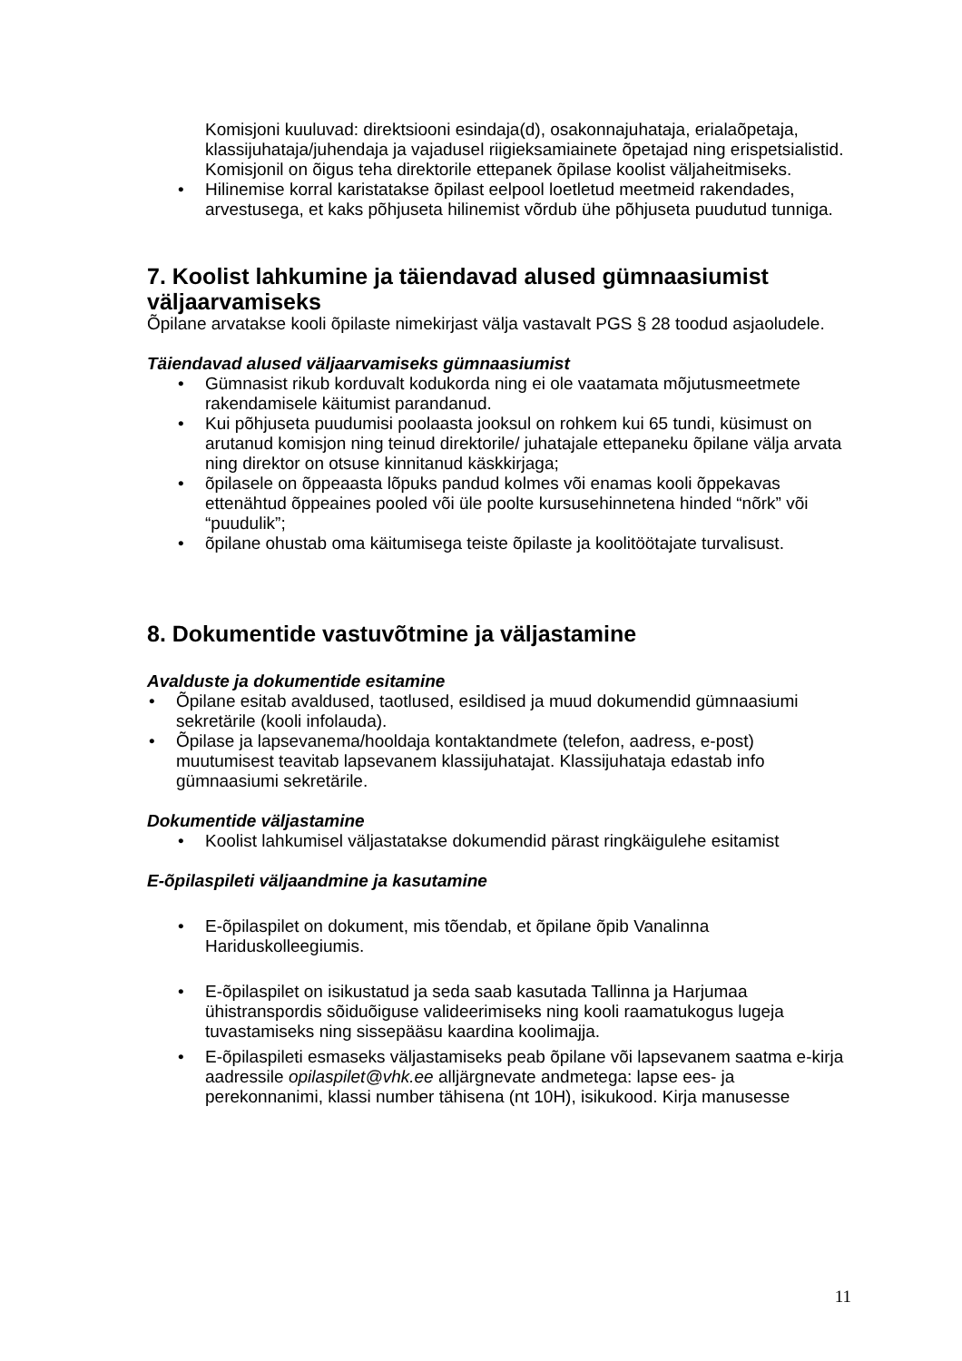Komisjoni kuuluvad: direktsiooni esindaja(d), osakonnajuhataja, erialaõpetaja, klassijuhataja/juhendaja ja vajadusel riigieksamiainete õpetajad ning erispetsialistid. Komisjonil on õigus teha direktorile ettepanek õpilase koolist väljaheitmiseks.
• Hilinemise korral karistatakse õpilast eelpool loetletud meetmeid rakendades, arvestusega, et kaks põhjuseta hilinemist võrdub ühe põhjuseta puudutud tunniga.
7. Koolist lahkumine ja täiendavad alused gümnaasiumist väljaarvamiseks
Õpilane arvatakse kooli õpilaste nimekirjast välja vastavalt PGS § 28 toodud asjaoludele.
Täiendavad alused väljaarvamiseks gümnaasiumist
• Gümnasist rikub korduvalt kodukorda ning ei ole vaatamata mõjutusmeetmete rakendamisele käitumist parandanud.
• Kui põhjuseta puudumisi poolaasta jooksul on rohkem kui 65 tundi, küsimust on arutanud komisjon ning teinud direktorile/ juhatajale ettepaneku õpilane välja arvata ning direktor on otsuse kinnitanud käskkirjaga;
• õpilasele on õppeaasta lõpuks pandud kolmes või enamas kooli õppekavas ettenähtud õppeaines pooled või üle poolte kursusehinnetena hinded “nõrk” või “puudulik”;
• õpilane ohustab oma käitumisega teiste õpilaste ja koolitöötajate turvalisust.
8. Dokumentide vastuvõtmine ja väljastamine
Avalduste ja dokumentide esitamine
• Õpilane esitab avaldused, taotlused, esildised ja muud dokumendid gümnaasiumi sekretärile (kooli infolauda).
• Õpilase ja lapsevanema/hooldaja kontaktandmete (telefon, aadress, e-post) muutumisest teavitab lapsevanem klassijuhatajat. Klassijuhataja edastab info gümnaasiumi sekretärile.
Dokumentide väljastamine
• Koolist lahkumisel väljastatakse dokumendid pärast ringkäigulehe esitamist
E-õpilaspileti väljaandmine ja kasutamine
• E-õpilaspilet on dokument, mis tõendab, et õpilane õpib Vanalinna Hariduskolleegiumis.
• E-õpilaspilet on isikustatud ja seda saab kasutada Tallinna ja Harjumaa ühistranspordis sõiduõiguse valideerimiseks ning kooli raamatukogus lugeja tuvastamiseks ning sissepääsu kaardina koolimajja.
• E-õpilaspileti esmaseks väljastamiseks peab õpilane või lapsevanem saatma e-kirja aadressile opilaspilet@vhk.ee alljärgnevate andmetega: lapse ees- ja perekonnanimi, klassi number tähisena (nt 10H), isikukood. Kirja manusesse
11